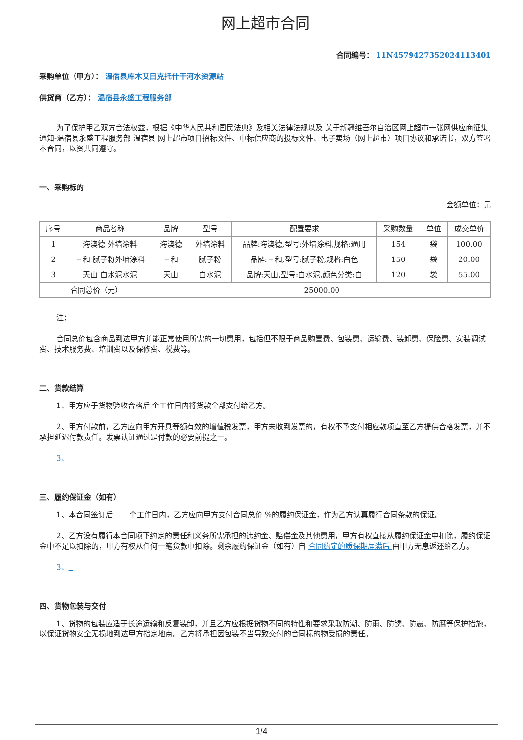网上超市合同
合同编号： 11N457942735202411340​1
采购单位（甲方）： 温宿县库木艾日克托什干河水资源站
供货商（乙方）： 温宿县永盛工程服务部
为了保护甲乙双方合法权益，根据《中华人民共和国民法典》及相关法律法规以及 关于新疆维吾尔自治区网上超市一张网供应商征集通知-温宿县永盛工程服务部 温宿县 网上超市项目招标文件、中标供应商的投标文件、电子卖场（网上超市）项目协议和承诺书，双方签署本合同，以资共同遵守。
一、采购标的
金额单位：元
| 序号 | 商品名称 | 品牌 | 型号 | 配置要求 | 采购数量 | 单位 | 成交单价 |
| --- | --- | --- | --- | --- | --- | --- | --- |
| 1 | 海澳德 外墙涂料 | 海澳德 | 外墙涂料 | 品牌:海澳德,型号:外墙涂料,规格:通用 | 154 | 袋 | 100.00 |
| 2 | 三和 腻子粉外墙涂料 | 三和 | 腻子粉 | 品牌:三和,型号:腻子粉,规格:白色 | 150 | 袋 | 20.00 |
| 3 | 天山 白水泥水泥 | 天山 | 白水泥 | 品牌:天山,型号:白水泥,颜色分类:白 | 120 | 袋 | 55.00 |
| 合同总价（元） | | 25000.00 | | | | | |
注：
合同总价包含商品到达甲方并能正常使用所需的一切费用，包括但不限于商品购置费、包装费、运输费、装卸费、保险费、安装调试费、技术服务费、培训费以及保修费、税费等。
二、货款结算
1、甲方应于货物验收合格后 个工作日内将货款全部支付给乙方。
2、甲方付款前，乙方应向甲方开具等额有效的增值税发票，甲方未收到发票的，有权不予支付相应款项直至乙方提供合格发票，并不承担延迟付款责任。发票认证通过是付款的必要前提之一。
3、
三、履约保证金（如有）
1、本合同签订后 个工作日内，乙方应向甲方支付合同总价 %的履约保证金，作为乙方认真履行合同条款的保证。
2、乙方没有履行本合同项下约定的责任和义务所需承担的违约金、赔偿金及其他费用，甲方有权直接从履约保证金中扣除，履约保证金中不足以扣除的，甲方有权从任何一笔货款中扣除。剩余履约保证金（如有）自 合同约定的质保期届满后 由甲方无息返还给乙方。
3、
四、货物包装与交付
1、货物的包装应适于长途运输和反复装卸，并且乙方应根据货物不同的特性和要求采取防潮、防雨、防锈、防震、防腐等保护措施，以保证货物安全无损地到达甲方指定地点。乙方将承担因包装不当导致交付的合同标的物受损的责任。
1/4